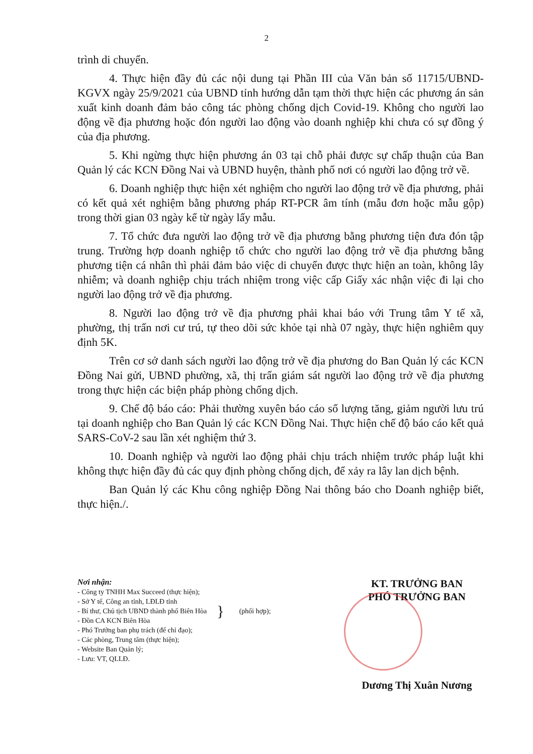2
trình di chuyển.
4. Thực hiện đầy đủ các nội dung tại Phần III của Văn bản số 11715/UBND-KGVX ngày 25/9/2021 của UBND tỉnh hướng dẫn tạm thời thực hiện các phương án sản xuất kinh doanh đảm bảo công tác phòng chống dịch Covid-19. Không cho người lao động về địa phương hoặc đón người lao động vào doanh nghiệp khi chưa có sự đồng ý của địa phương.
5. Khi ngừng thực hiện phương án 03 tại chỗ phải được sự chấp thuận của Ban Quản lý các KCN Đồng Nai và UBND huyện, thành phố nơi có người lao động trở về.
6. Doanh nghiệp thực hiện xét nghiệm cho người lao động trở về địa phương, phải có kết quả xét nghiệm bằng phương pháp RT-PCR âm tính (mẫu đơn hoặc mẫu gộp) trong thời gian 03 ngày kể từ ngày lấy mẫu.
7. Tổ chức đưa người lao động trở về địa phương bằng phương tiện đưa đón tập trung. Trường hợp doanh nghiệp tổ chức cho người lao động trở về địa phương bằng phương tiện cá nhân thì phải đảm bảo việc di chuyển được thực hiện an toàn, không lây nhiễm; và doanh nghiệp chịu trách nhiệm trong việc cấp Giấy xác nhận việc đi lại cho người lao động trở về địa phương.
8. Người lao động trở về địa phương phải khai báo với Trung tâm Y tế xã, phường, thị trấn nơi cư trú, tự theo dõi sức khỏe tại nhà 07 ngày, thực hiện nghiêm quy định 5K.
Trên cơ sở danh sách người lao động trở về địa phương do Ban Quản lý các KCN Đồng Nai gửi, UBND phường, xã, thị trấn giám sát người lao động trở về địa phương trong thực hiện các biện pháp phòng chống dịch.
9. Chế độ báo cáo: Phải thường xuyên báo cáo số lượng tăng, giảm người lưu trú tại doanh nghiệp cho Ban Quản lý các KCN Đồng Nai. Thực hiện chế độ báo cáo kết quả SARS-CoV-2 sau lần xét nghiệm thứ 3.
10. Doanh nghiệp và người lao động phải chịu trách nhiệm trước pháp luật khi không thực hiện đầy đủ các quy định phòng chống dịch, để xảy ra lây lan dịch bệnh.
Ban Quản lý các Khu công nghiệp Đồng Nai thông báo cho Doanh nghiệp biết, thực hiện./.
Nơi nhận:
- Công ty TNHH Max Succeed (thực hiện);
- Sở Y tế, Công an tỉnh, LĐLĐ tỉnh
- Bí thư, Chủ tịch UBND thành phố Biên Hòa
- Đồn CA KCN Biên Hòa
}
(phối hợp);
- Phó Trưởng ban phụ trách (để chỉ đạo);
- Các phòng, Trung tâm (thực hiện);
- Website Ban Quản lý;
- Lưu: VT, QLLĐ.
KT. TRƯỞNG BAN
PHÓ TRƯỞNG BAN
Dương Thị Xuân Nương